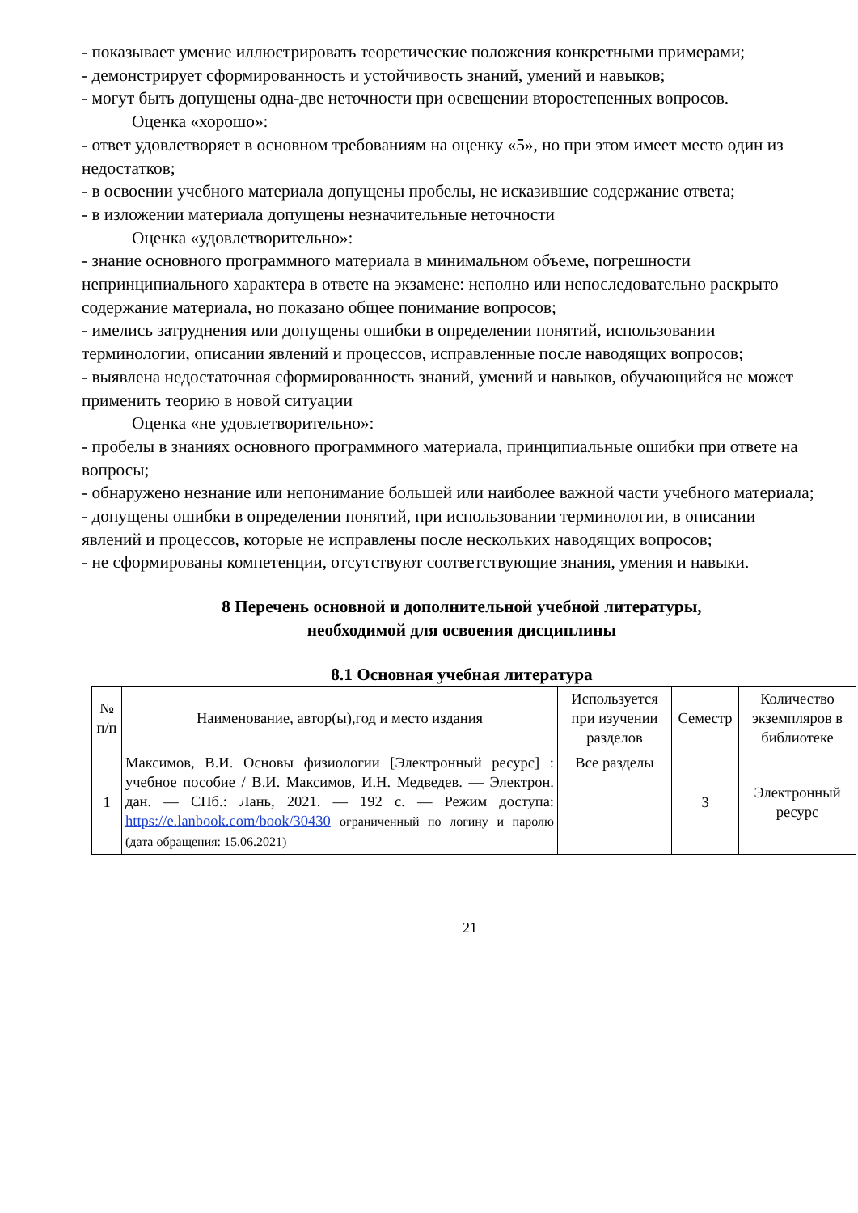- показывает умение иллюстрировать теоретические положения конкретными примерами;
- демонстрирует сформированность и устойчивость знаний, умений и навыков;
- могут быть допущены одна-две неточности при освещении второстепенных вопросов.
Оценка «хорошо»:
- ответ удовлетворяет в основном требованиям на оценку «5», но при этом имеет место один из недостатков;
- в освоении учебного материала допущены пробелы, не исказившие содержание ответа;
- в изложении материала допущены незначительные неточности
Оценка «удовлетворительно»:
- знание основного программного материала в минимальном объеме, погрешности непринципиального характера в ответе на экзамене: неполно или непоследовательно раскрыто содержание материала, но показано общее понимание вопросов;
- имелись затруднения или допущены ошибки в определении понятий, использовании терминологии, описании явлений и процессов, исправленные после наводящих вопросов;
- выявлена недостаточная сформированность знаний, умений и навыков, обучающийся не может применить теорию в новой ситуации
Оценка «не удовлетворительно»:
- пробелы в знаниях основного программного материала, принципиальные ошибки при ответе на вопросы;
- обнаружено незнание или непонимание большей или наиболее важной части учебного материала;
- допущены ошибки в определении понятий, при использовании терминологии, в описании явлений и процессов, которые не исправлены после нескольких наводящих вопросов;
- не сформированы компетенции, отсутствуют соответствующие знания, умения и навыки.
8 Перечень основной и дополнительной учебной литературы,
необходимой для освоения дисциплины
8.1 Основная учебная литература
| № п/п | Наименование, автор(ы),год и место издания | Используется при изучении разделов | Семестр | Количество экземпляров в библиотеке |
| --- | --- | --- | --- | --- |
| 1 | Максимов, В.И. Основы физиологии [Электронный ресурс] : учебное пособие / В.И. Максимов, И.Н. Медведев. — Электрон. дан. — СПб.: Лань, 2021. — 192 с. — Режим доступа: https://e.lanbook.com/book/30430 ограниченный по логину и паролю (дата обращения: 15.06.2021) | Все разделы | 3 | Электронный ресурс |
21